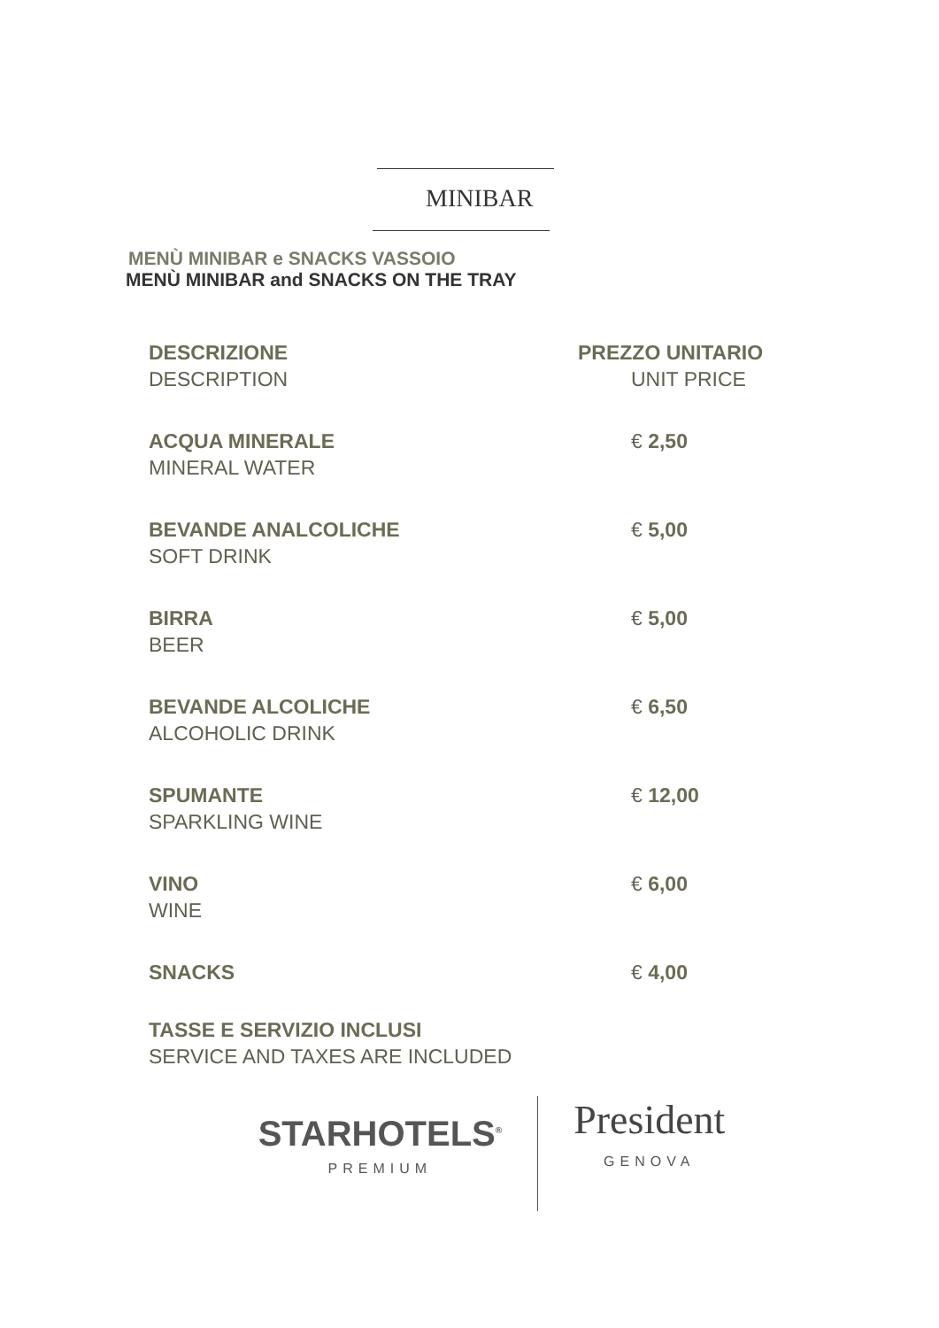MINIBAR
MENÙ MINIBAR e SNACKS VASSOIO
MENÙ MINIBAR and SNACKS ON THE TRAY
| DESCRIZIONE DESCRIPTION | PREZZO UNITARIO UNIT PRICE |
| --- | --- |
| ACQUA MINERALE MINERAL WATER | € 2,50 |
| BEVANDE ANALCOLICHE SOFT DRINK | € 5,00 |
| BIRRA BEER | € 5,00 |
| BEVANDE ALCOLICHE ALCOHOLIC DRINK | € 6,50 |
| SPUMANTE SPARKLING WINE | € 12,00 |
| VINO WINE | € 6,00 |
| SNACKS | € 4,00 |
TASSE E SERVIZIO INCLUSI
SERVICE AND TAXES ARE INCLUDED
STARHOTELS<sup>®</sup>
PREMIUM
President
GENOVA